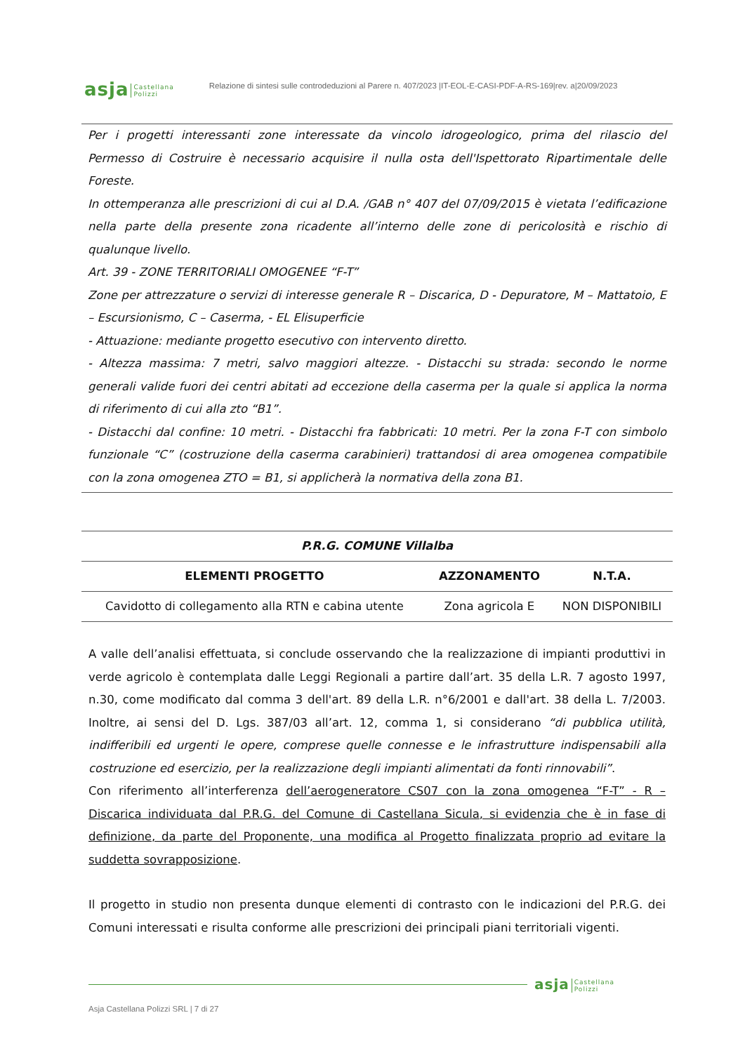asja Castellana
Polizzi Relazione di sintesi sulle controdeduzioni al Parere n. 407/2023 |IT-EOL-E-CASI-PDF-A-RS-169|rev. a|20/09/2023
Per i progetti interessanti zone interessate da vincolo idrogeologico, prima del rilascio del Permesso di Costruire è necessario acquisire il nulla osta dell'Ispettorato Ripartimentale delle Foreste.
In ottemperanza alle prescrizioni di cui al D.A. /GAB n° 407 del 07/09/2015 è vietata l’edificazione nella parte della presente zona ricadente all’interno delle zone di pericolosità e rischio di qualunque livello.
Art. 39 - ZONE TERRITORIALI OMOGENEE “F-T”
Zone per attrezzature o servizi di interesse generale R – Discarica, D - Depuratore, M – Mattatoio, E – Escursionismo, C – Caserma, - EL Elisuperficie
- Attuazione: mediante progetto esecutivo con intervento diretto.
- Altezza massima: 7 metri, salvo maggiori altezze. - Distacchi su strada: secondo le norme generali valide fuori dei centri abitati ad eccezione della caserma per la quale si applica la norma di riferimento di cui alla zto “B1”.
- Distacchi dal confine: 10 metri. - Distacchi fra fabbricati: 10 metri. Per la zona F-T con simbolo funzionale “C” (costruzione della caserma carabinieri) trattandosi di area omogenea compatibile con la zona omogenea ZTO = B1, si applicherà la normativa della zona B1.
| P.R.G. COMUNE Villalba | | |
| --- | --- | --- |
| ELEMENTI PROGETTO | AZZONAMENTO | N.T.A. |
| Cavidotto di collegamento alla RTN e cabina utente | Zona agricola E | NON DISPONIBILI |
A valle dell’analisi effettuata, si conclude osservando che la realizzazione di impianti produttivi in verde agricolo è contemplata dalle Leggi Regionali a partire dall’art. 35 della L.R. 7 agosto 1997, n.30, come modificato dal comma 3 dell'art. 89 della L.R. n°6/2001 e dall'art. 38 della L. 7/2003. Inoltre, ai sensi del D. Lgs. 387/03 all’art. 12, comma 1, si considerano “di pubblica utilità, indifferibili ed urgenti le opere, comprese quelle connesse e le infrastrutture indispensabili alla costruzione ed esercizio, per la realizzazione degli impianti alimentati da fonti rinnovabili”.
Con riferimento all’interferenza dell’aerogeneratore CS07 con la zona omogenea “F-T” - R – Discarica individuata dal P.R.G. del Comune di Castellana Sicula, si evidenzia che è in fase di definizione, da parte del Proponente, una modifica al Progetto finalizzata proprio ad evitare la suddetta sovrapposizione.
Il progetto in studio non presenta dunque elementi di contrasto con le indicazioni del P.R.G. dei Comuni interessati e risulta conforme alle prescrizioni dei principali piani territoriali vigenti.
asja Castellana
Polizzi
Asja Castellana Polizzi SRL | 7 di 27